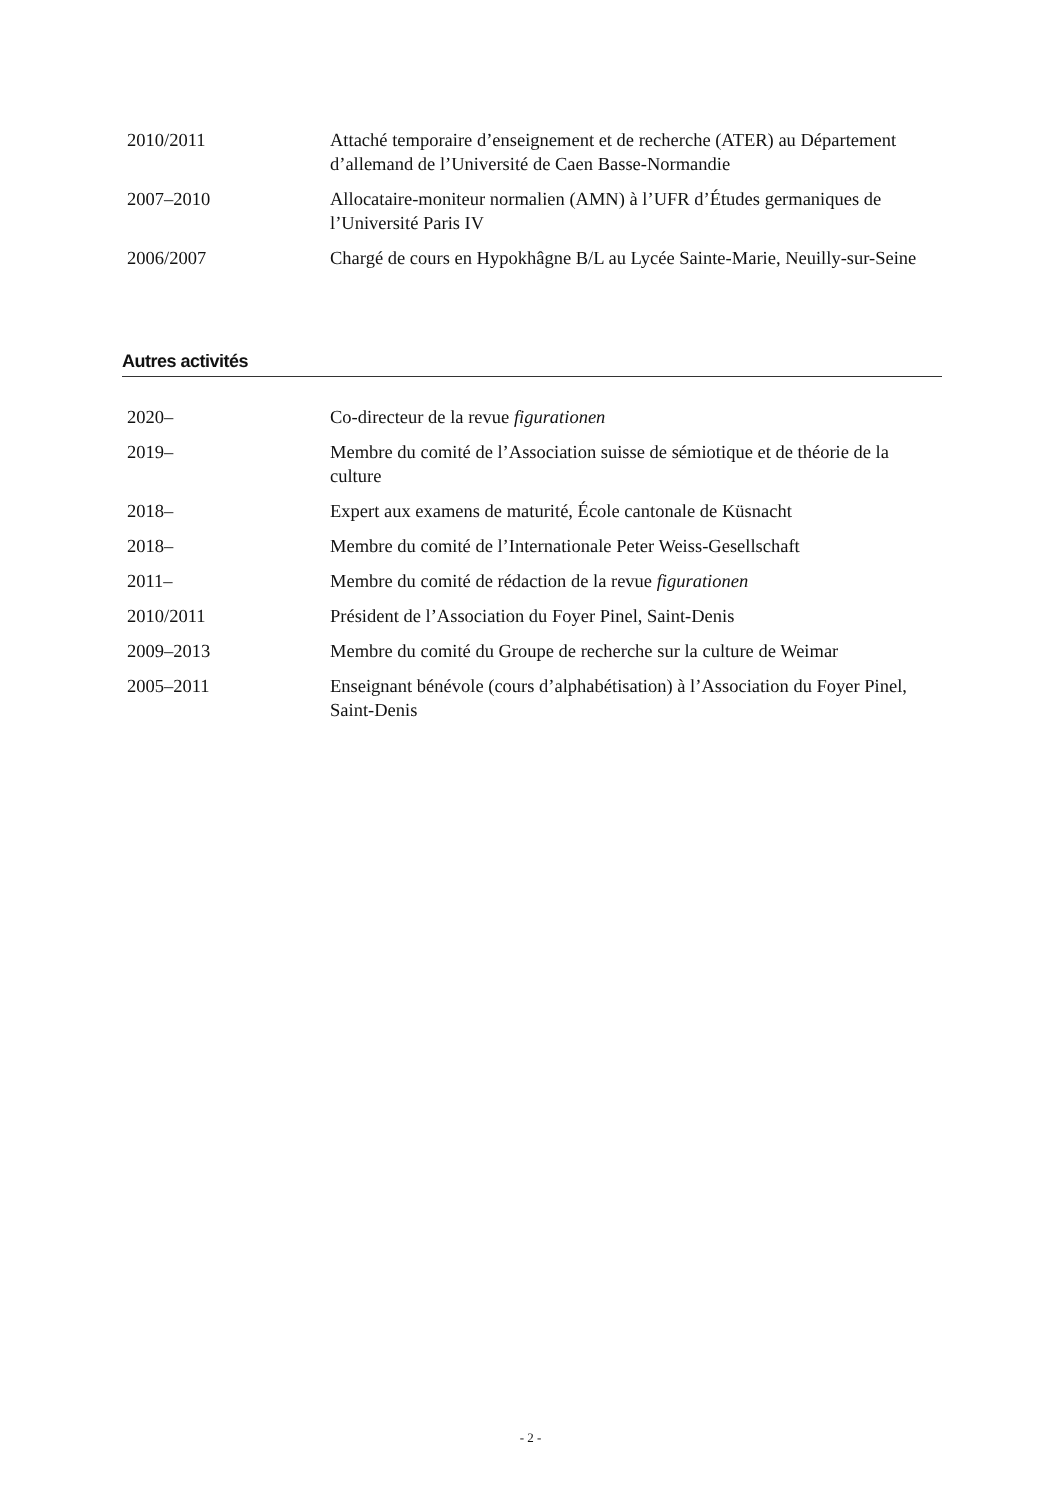| 2010/2011 | Attaché temporaire d’enseignement et de recherche (ATER) au Département d’allemand de l’Université de Caen Basse-Normandie |
| 2007–2010 | Allocataire-moniteur normalien (AMN) à l’UFR d’Études germaniques de l’Université Paris IV |
| 2006/2007 | Chargé de cours en Hypokhâgne B/L au Lycée Sainte-Marie, Neuilly-sur-Seine |
Autres activités
| 2020– | Co-directeur de la revue figurationen |
| 2019– | Membre du comité de l’Association suisse de sémiotique et de théorie de la culture |
| 2018– | Expert aux examens de maturité, École cantonale de Küsnacht |
| 2018– | Membre du comité de l’Internationale Peter Weiss-Gesellschaft |
| 2011– | Membre du comité de rédaction de la revue figurationen |
| 2010/2011 | Président de l’Association du Foyer Pinel, Saint-Denis |
| 2009–2013 | Membre du comité du Groupe de recherche sur la culture de Weimar |
| 2005–2011 | Enseignant bénévole (cours d’alphabétisation) à l’Association du Foyer Pinel, Saint-Denis |
- 2 -